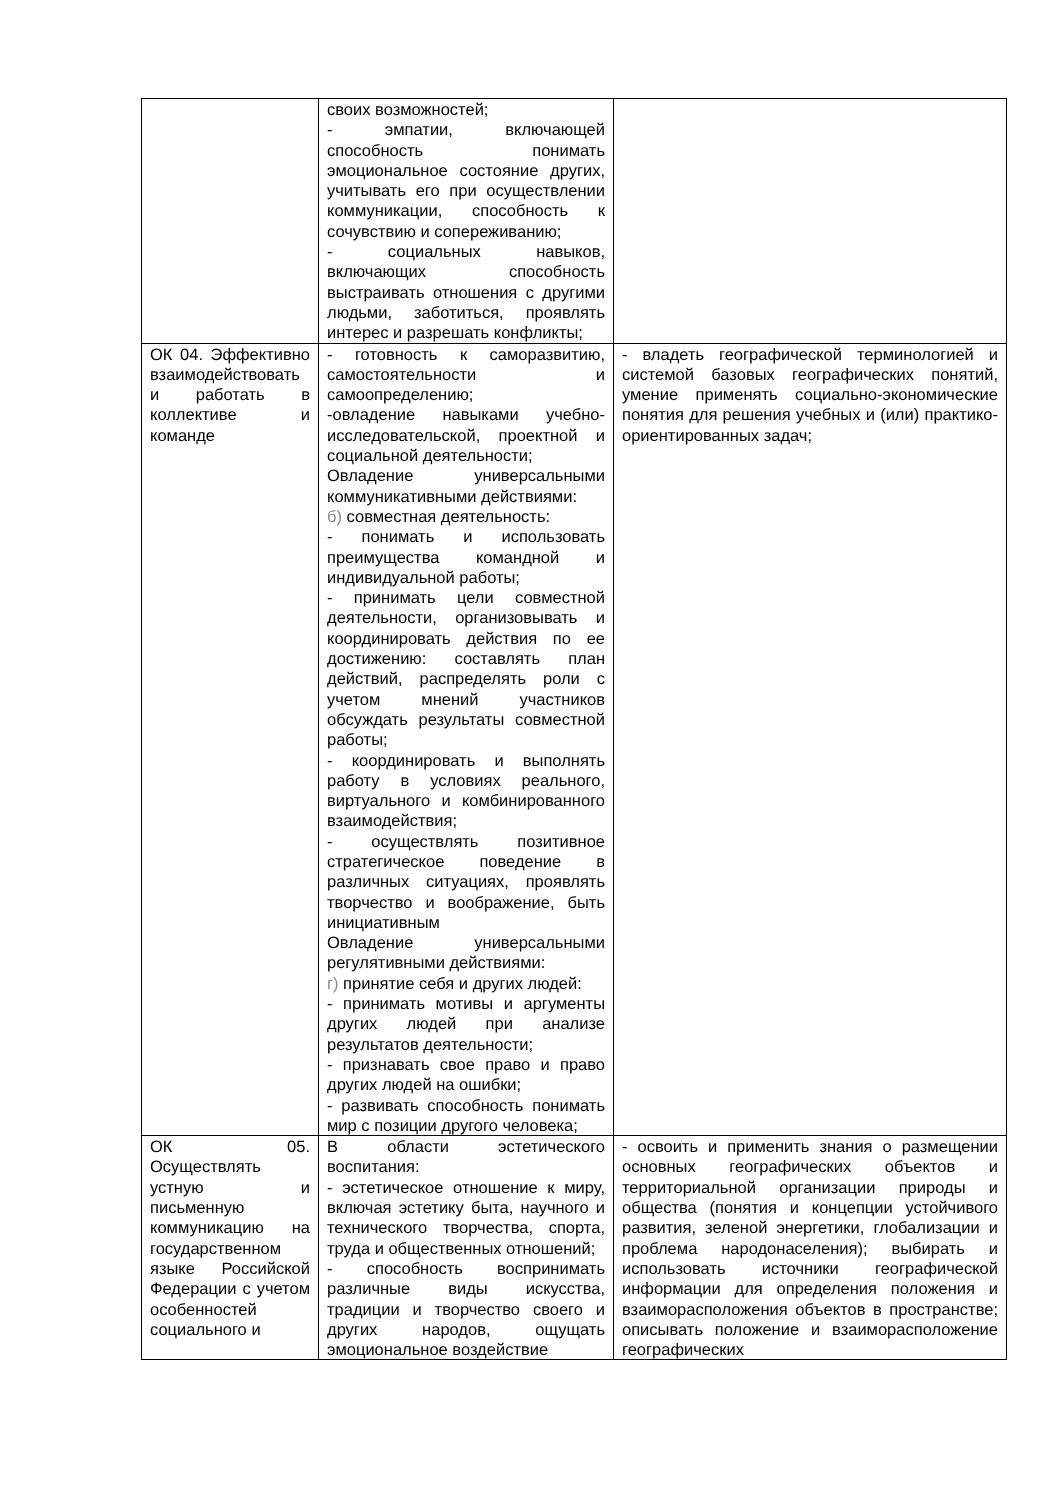| | своих возможностей; - эмпатии, включающей способность понимать эмоциональное состояние других, учитывать его при осуществлении коммуникации, способность к сочувствию и сопереживанию; - социальных навыков, включающих способность выстраивать отношения с другими людьми, заботиться, проявлять интерес и разрешать конфликты; | |
| ОК 04. Эффективно взаимодействовать и работать в коллективе и команде | - готовность к саморазвитию, самостоятельности и самоопределению; -овладение навыками учебно-исследовательской, проектной и социальной деятельности; Овладение универсальными коммуникативными действиями: б) совместная деятельность: - понимать и использовать преимущества командной и индивидуальной работы; - принимать цели совместной деятельности, организовывать и координировать действия по ее достижению: составлять план действий, распределять роли с учетом мнений участников обсуждать результаты совместной работы; - координировать и выполнять работу в условиях реального, виртуального и комбинированного взаимодействия; - осуществлять позитивное стратегическое поведение в различных ситуациях, проявлять творчество и воображение, быть инициативным Овладение универсальными регулятивными действиями: г) принятие себя и других людей: - принимать мотивы и аргументы других людей при анализе результатов деятельности; - признавать свое право и право других людей на ошибки; - развивать способность понимать мир с позиции другого человека; | - владеть географической терминологией и системой базовых географических понятий, умение применять социально-экономические понятия для решения учебных и (или) практико-ориентированных задач; |
| ОК 05. Осуществлять устную и письменную коммуникацию на государственном языке Российской Федерации с учетом особенностей социального и | В области эстетического воспитания: - эстетическое отношение к миру, включая эстетику быта, научного и технического творчества, спорта, труда и общественных отношений; - способность воспринимать различные виды искусства, традиции и творчество своего и других народов, ощущать эмоциональное воздействие | - освоить и применить знания о размещении основных географических объектов и территориальной организации природы и общества (понятия и концепции устойчивого развития, зеленой энергетики, глобализации и проблема народонаселения); выбирать и использовать источники географической информации для определения положения и взаиморасположения объектов в пространстве; описывать положение и взаиморасположение географических |